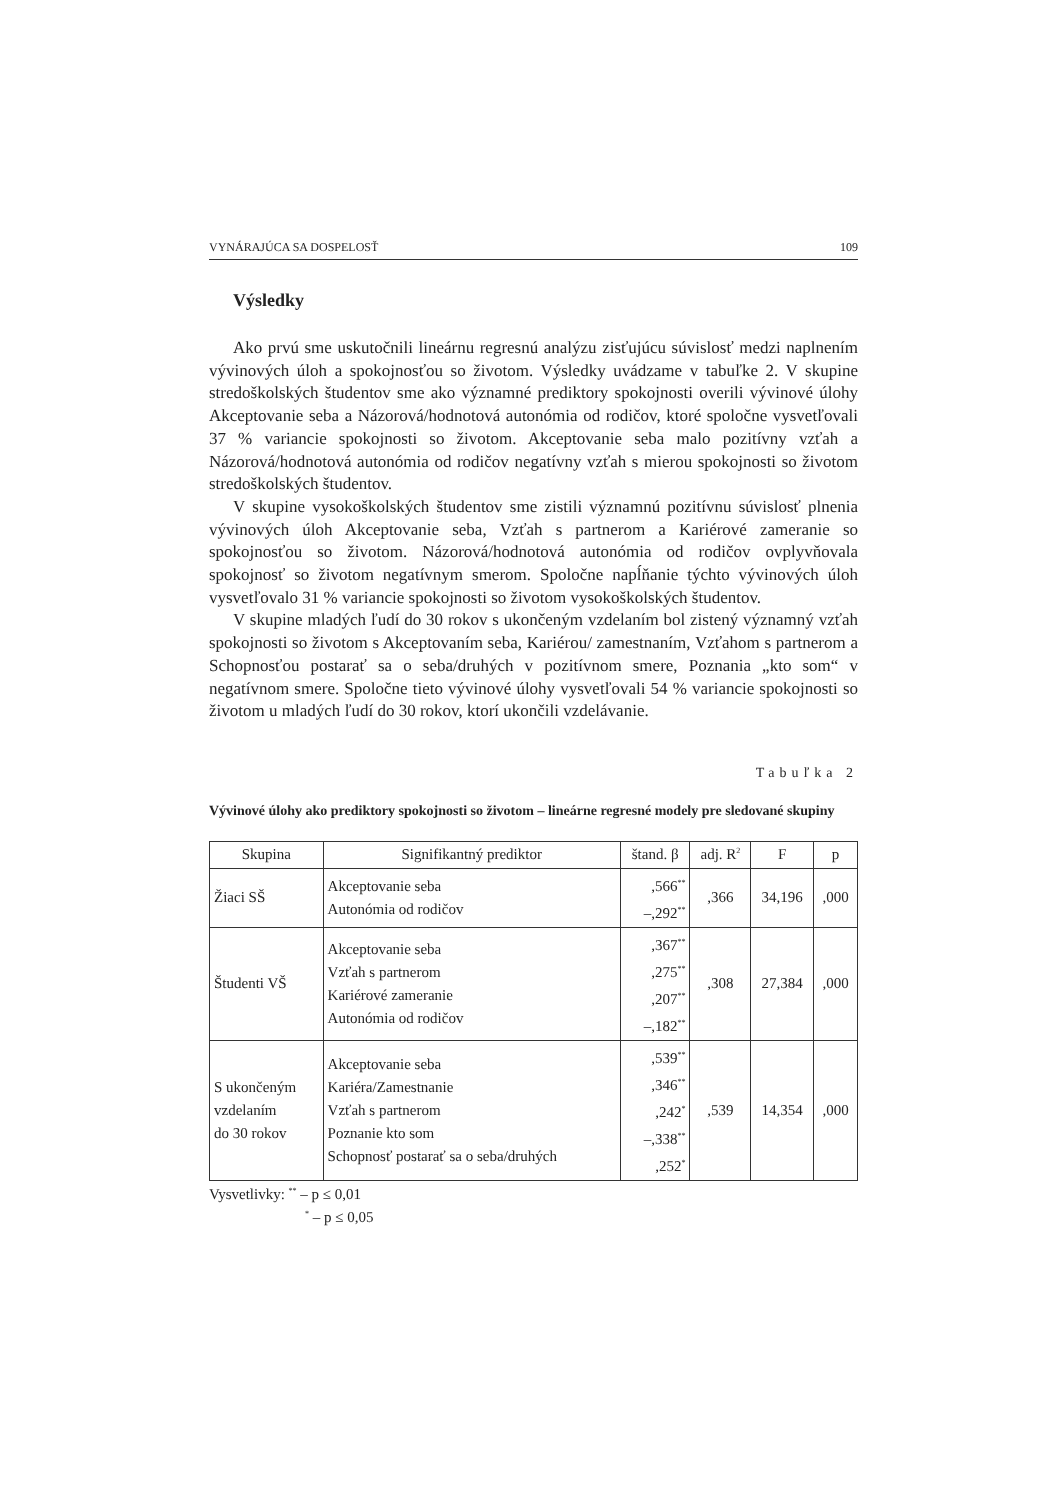VYNÁRAJÚCA SA DOSPELOSŤ 109
Výsledky
Ako prvú sme uskutočnili lineárnu regresnú analýzu zisťujúcu súvislosť medzi naplnením vývinových úloh a spokojnosťou so životom. Výsledky uvádzame v tabuľke 2. V skupine stredoškolských študentov sme ako významné prediktory spokojnosti overili vývinové úlohy Akceptovanie seba a Názorová/hodnotová autonómia od rodičov, ktoré spoločne vysvetľovali 37 % variancie spokojnosti so životom. Akceptovanie seba malo pozitívny vzťah a Názorová/hodnotová autonómia od rodičov negatívny vzťah s mierou spokojnosti so životom stredoškolských študentov.
V skupine vysokoškolských študentov sme zistili významnú pozitívnu súvislosť plnenia vývinových úloh Akceptovanie seba, Vzťah s partnerom a Kariérové zameranie so spokojnosťou so životom. Názorová/hodnotová autonómia od rodičov ovplyvňovala spokojnosť so životom negatívnym smerom. Spoločne napĺňanie týchto vývinových úloh vysvetľovalo 31 % variancie spokojnosti so životom vysokoškolských študentov.
V skupine mladých ľudí do 30 rokov s ukončeným vzdelaním bol zistený významný vzťah spokojnosti so životom s Akceptovaním seba, Kariérou/ zamestnaním, Vzťahom s partnerom a Schopnosťou postarať sa o seba/druhých v pozitívnom smere, Poznania „kto som“ v negatívnom smere. Spoločne tieto vývinové úlohy vysvetľovali 54 % variancie spokojnosti so životom u mladých ľudí do 30 rokov, ktorí ukončili vzdelávanie.
Tabuľka 2
Vývinové úlohy ako prediktory spokojnosti so životom – lineárne regresné modely pre sledované skupiny
| Skupina | Signifikantný prediktor | štand. β | adj. R<sup>2</sup> | F | p |
| --- | --- | --- | --- | --- | --- |
| Žiaci SŠ | Akceptovanie seba Autonómia od rodičov | ,566<sup>**</sup> –,292<sup>**</sup> | ,366 | 34,196 | ,000 |
| Študenti VŠ | Akceptovanie seba Vzťah s partnerom Kariérové zameranie Autonómia od rodičov | ,367<sup>**</sup> ,275<sup>**</sup> ,207<sup>**</sup> –,182<sup>**</sup> | ,308 | 27,384 | ,000 |
| S ukončeným vzdelaním do 30 rokov | Akceptovanie seba Kariéra/Zamestnanie Vzťah s partnerom Poznanie kto som Schopnosť postarať sa o seba/druhých | ,539<sup>**</sup> ,346<sup>**</sup> ,242<sup>*</sup> –,338<sup>**</sup> ,252<sup>*</sup> | ,539 | 14,354 | ,000 |
Vysvetlivky: <sup>**</sup> – p ≤ 0,01
<sup>*</sup> – p ≤ 0,05